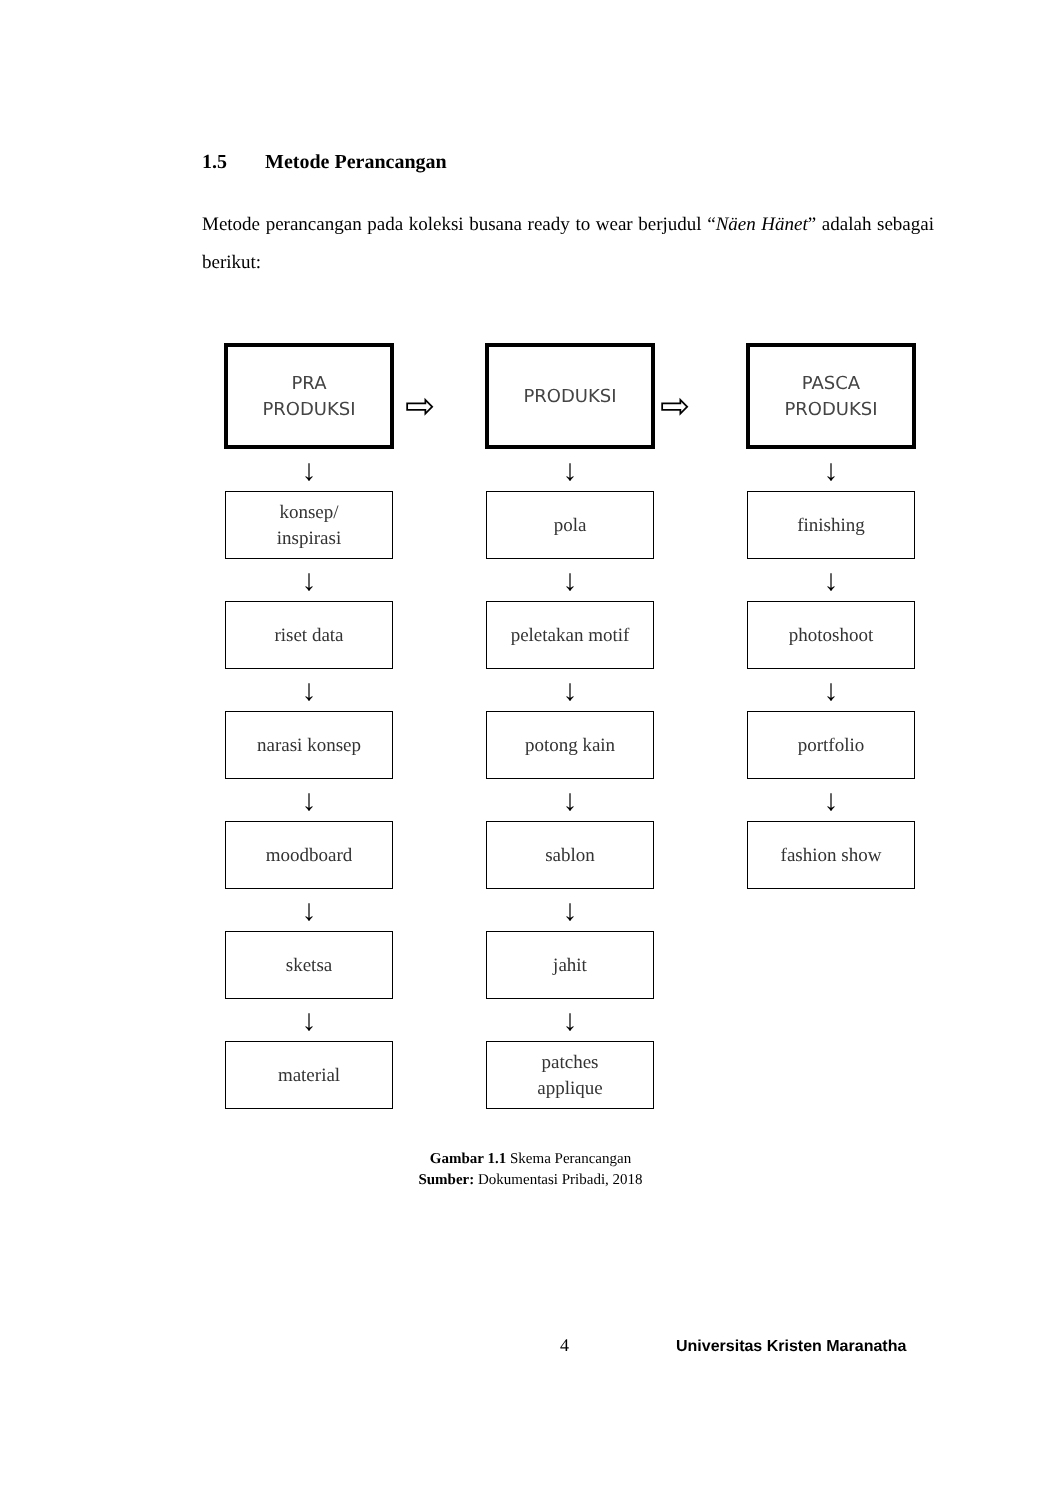1.5 Metode Perancangan
Metode perancangan pada koleksi busana ready to wear berjudul “Näen Hänet” adalah sebagai berikut:
PRA
PRODUKSI
↓
konsep/
inspirasi
↓
riset data
↓
narasi konsep
↓
moodboard
↓
sketsa
↓
material
PRODUKSI
↓
pola
↓
peletakan motif
↓
potong kain
↓
sablon
↓
jahit
↓
patches
applique
PASCA
PRODUKSI
↓
finishing
↓
photoshoot
↓
portfolio
↓
fashion show
⇨ ⇨
Gambar 1.1 Skema Perancangan
Sumber: Dokumentasi Pribadi, 2018
4 Universitas Kristen Maranatha